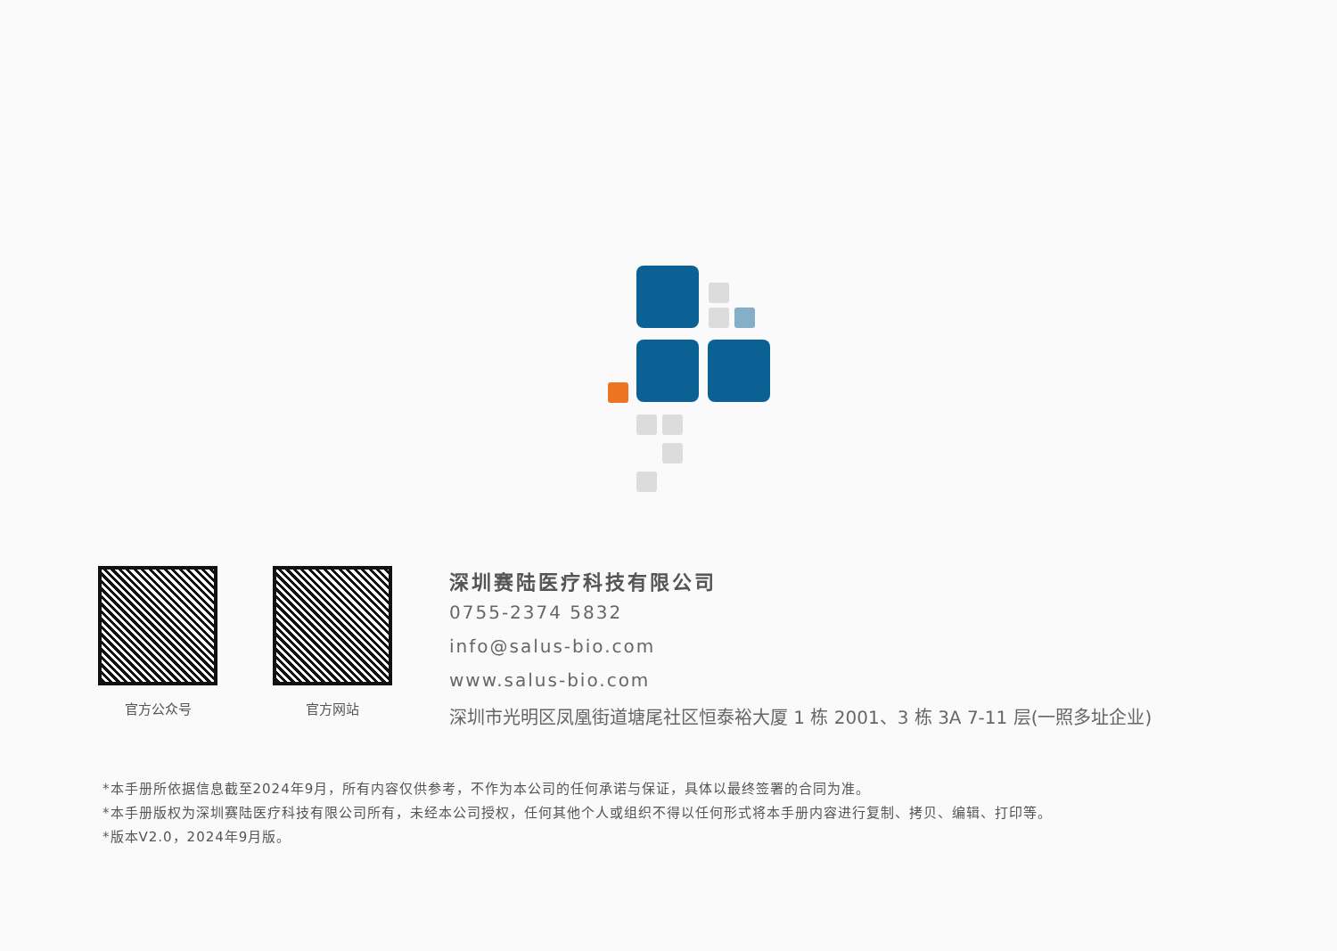官方公众号 官方网站
深圳赛陆医疗科技有限公司
0755-2374 5832
info@salus-bio.com
www.salus-bio.com
深圳市光明区凤凰街道塘尾社区恒泰裕大厦 1 栋 2001、3 栋 3A 7-11 层(一照多址企业)
*本手册所依据信息截至2024年9月，所有内容仅供参考，不作为本公司的任何承诺与保证，具体以最终签署的合同为准。
*本手册版权为深圳赛陆医疗科技有限公司所有，未经本公司授权，任何其他个人或组织不得以任何形式将本手册内容进行复制、拷贝、编辑、打印等。
*版本V2.0，2024年9月版。